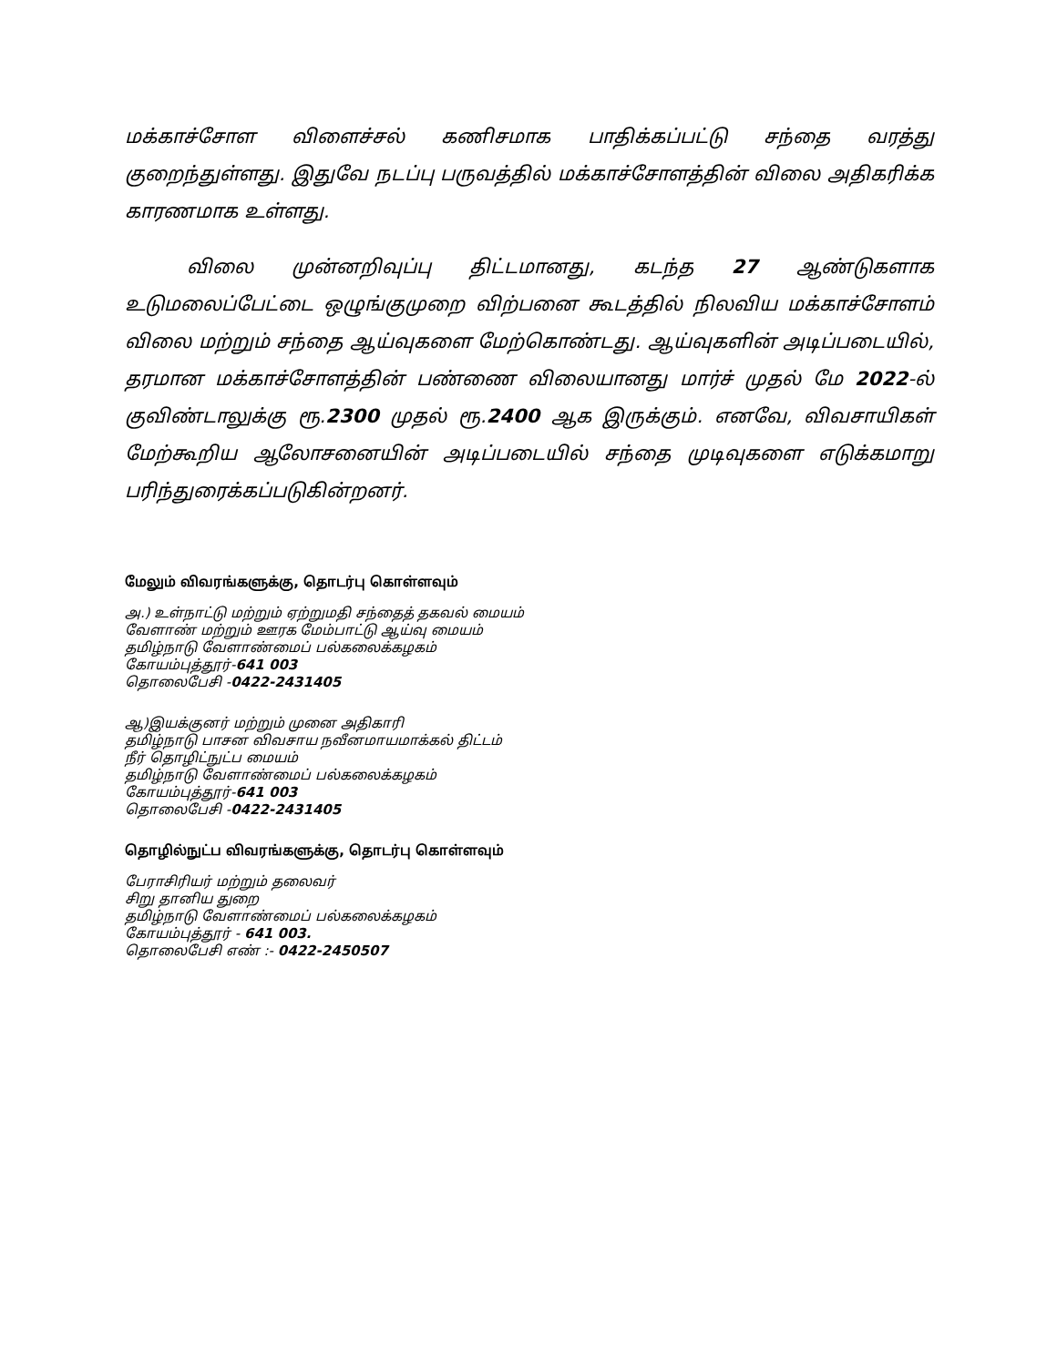மக்காச்சோள விளைச்சல் கணிசமாக பாதிக்கப்பட்டு சந்தை வரத்து குறைந்துள்ளது. இதுவே நடப்பு பருவத்தில் மக்காச்சோளத்தின் விலை அதிகரிக்க காரணமாக உள்ளது.
விலை முன்னறிவுப்பு திட்டமானது, கடந்த 27 ஆண்டுகளாக உடுமலைப்பேட்டை ஒழுங்குமுறை விற்பனை கூடத்தில் நிலவிய மக்காச்சோளம் விலை மற்றும் சந்தை ஆய்வுகளை மேற்கொண்டது. ஆய்வுகளின் அடிப்படையில், தரமான மக்காச்சோளத்தின் பண்ணை விலையானது மார்ச் முதல் மே 2022-ல் குவிண்டாலுக்கு ரூ.2300 முதல் ரூ.2400 ஆக இருக்கும். எனவே, விவசாயிகள் மேற்கூறிய ஆலோசனையின் அடிப்படையில் சந்தை முடிவுகளை எடுக்கமாறு பரிந்துரைக்கப்படுகின்றனர்.
மேலும் விவரங்களுக்கு, தொடர்பு கொள்ளவும்
அ.) உள்நாட்டு மற்றும் ஏற்றுமதி சந்தைத் தகவல் மையம்
வேளாண் மற்றும் ஊரக மேம்பாட்டு ஆய்வு மையம்
தமிழ்நாடு வேளாண்மைப் பல்கலைக்கழகம்
கோயம்புத்தூர்-641 003
தொலைபேசி -0422-2431405
ஆ)இயக்குனர் மற்றும் முனை அதிகாரி
தமிழ்நாடு பாசன விவசாய நவீனமாயமாக்கல் திட்டம்
நீர் தொழிட்நுட்ப மையம்
தமிழ்நாடு வேளாண்மைப் பல்கலைக்கழகம்
கோயம்புத்தூர்-641 003
தொலைபேசி -0422-2431405
தொழில்நுட்ப விவரங்களுக்கு, தொடர்பு கொள்ளவும்
பேராசிரியர் மற்றும் தலைவர்
சிறு தானிய துறை
தமிழ்நாடு வேளாண்மைப் பல்கலைக்கழகம்
கோயம்புத்தூர் - 641 003.
தொலைபேசி எண் :- 0422-2450507